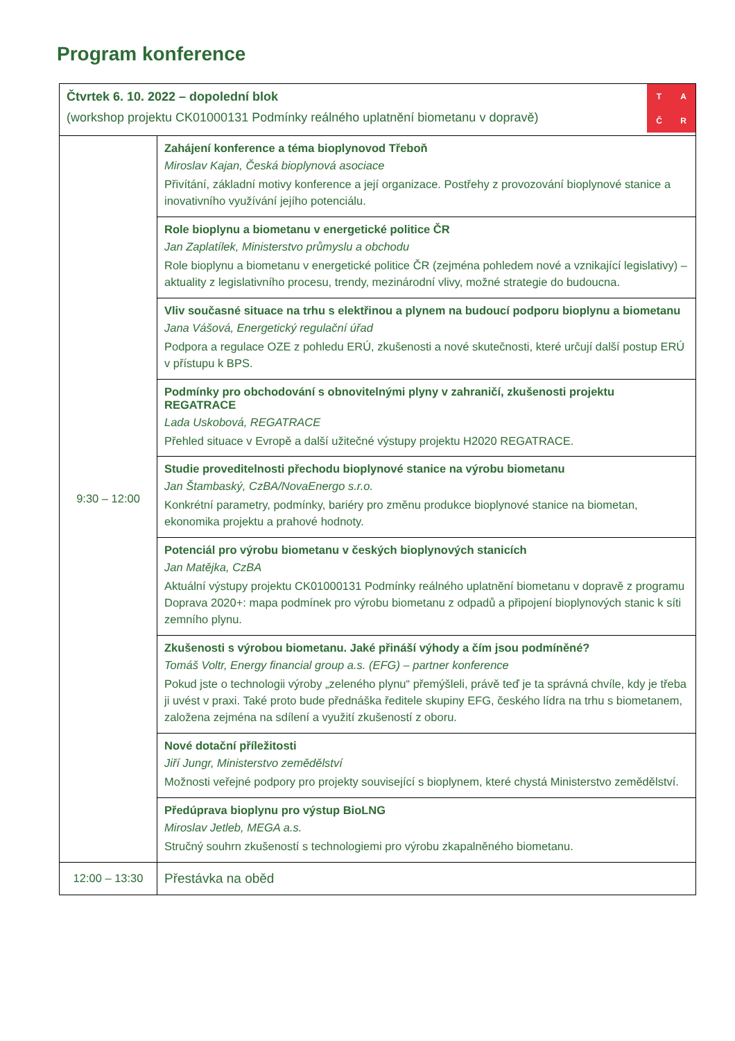Program konference
| T A Č R Čtvrtek 6. 10. 2022 – dopolední blok (workshop projektu CK01000131 Podmínky reálného uplatnění biometanu v dopravě) | |
| 9:30 – 12:00 | Zahájení konference a téma bioplynovod Třeboň Miroslav Kajan, Česká bioplynová asociace Přivítání, základní motivy konference a její organizace. Postřehy z provozování bioplynové stanice a inovativního využívání jejího potenciálu. |
| | Role bioplynu a biometanu v energetické politice ČR Jan Zaplatílek, Ministerstvo průmyslu a obchodu Role bioplynu a biometanu v energetické politice ČR (zejména pohledem nové a vznikající legislativy) – aktuality z legislativního procesu, trendy, mezinárodní vlivy, možné strategie do budoucna. |
| | Vliv současné situace na trhu s elektřinou a plynem na budoucí podporu bioplynu a biometanu Jana Vášová, Energetický regulační úřad Podpora a regulace OZE z pohledu ERÚ, zkušenosti a nové skutečnosti, které určují další postup ERÚ v přístupu k BPS. |
| | Podmínky pro obchodování s obnovitelnými plyny v zahraničí, zkušenosti projektu REGATRACE Lada Uskobová, REGATRACE Přehled situace v Evropě a další užitečné výstupy projektu H2020 REGATRACE. |
| | Studie proveditelnosti přechodu bioplynové stanice na výrobu biometanu Jan Štambaský, CzBA/NovaEnergo s.r.o. Konkrétní parametry, podmínky, bariéry pro změnu produkce bioplynové stanice na biometan, ekonomika projektu a prahové hodnoty. |
| | Potenciál pro výrobu biometanu v českých bioplynových stanicích Jan Matějka, CzBA Aktuální výstupy projektu CK01000131 Podmínky reálného uplatnění biometanu v dopravě z programu Doprava 2020+: mapa podmínek pro výrobu biometanu z odpadů a připojení bioplynových stanic k síti zemního plynu. |
| | Zkušenosti s výrobou biometanu. Jaké přináší výhody a čím jsou podmíněné? Tomáš Voltr, Energy financial group a.s. (EFG) – partner konference Pokud jste o technologii výroby „zeleného plynu“ přemýšleli, právě teď je ta správná chvíle, kdy je třeba ji uvést v praxi. Také proto bude přednáška ředitele skupiny EFG, českého lídra na trhu s biometanem, založena zejména na sdílení a využití zkušeností z oboru. |
| | Nové dotační příležitosti Jiří Jungr, Ministerstvo zemědělství Možnosti veřejné podpory pro projekty související s bioplynem, které chystá Ministerstvo zemědělství. |
| | Předúprava bioplynu pro výstup BioLNG Miroslav Jetleb, MEGA a.s. Stručný souhrn zkušeností s technologiemi pro výrobu zkapalněného biometanu. |
| 12:00 – 13:30 | Přestávka na oběd |